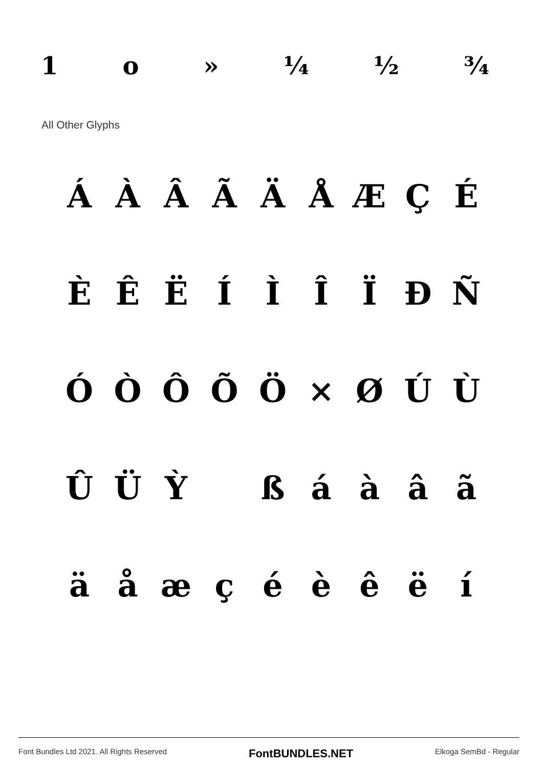1 o » ¼ ½ ¾
All Other Glyphs
ÁÀÂÃÄÅÆÇÉ
ÈÊËÍÌÎÏÐÑ
ÓÒÔÕÖ × ØÚÙ
ÛÜỲ ßáàâã
äåæçéèêëí
Font Bundles Ltd 2021. All Rights Reserved FontBUNDLES.NET Elkoga SemBd - Regular